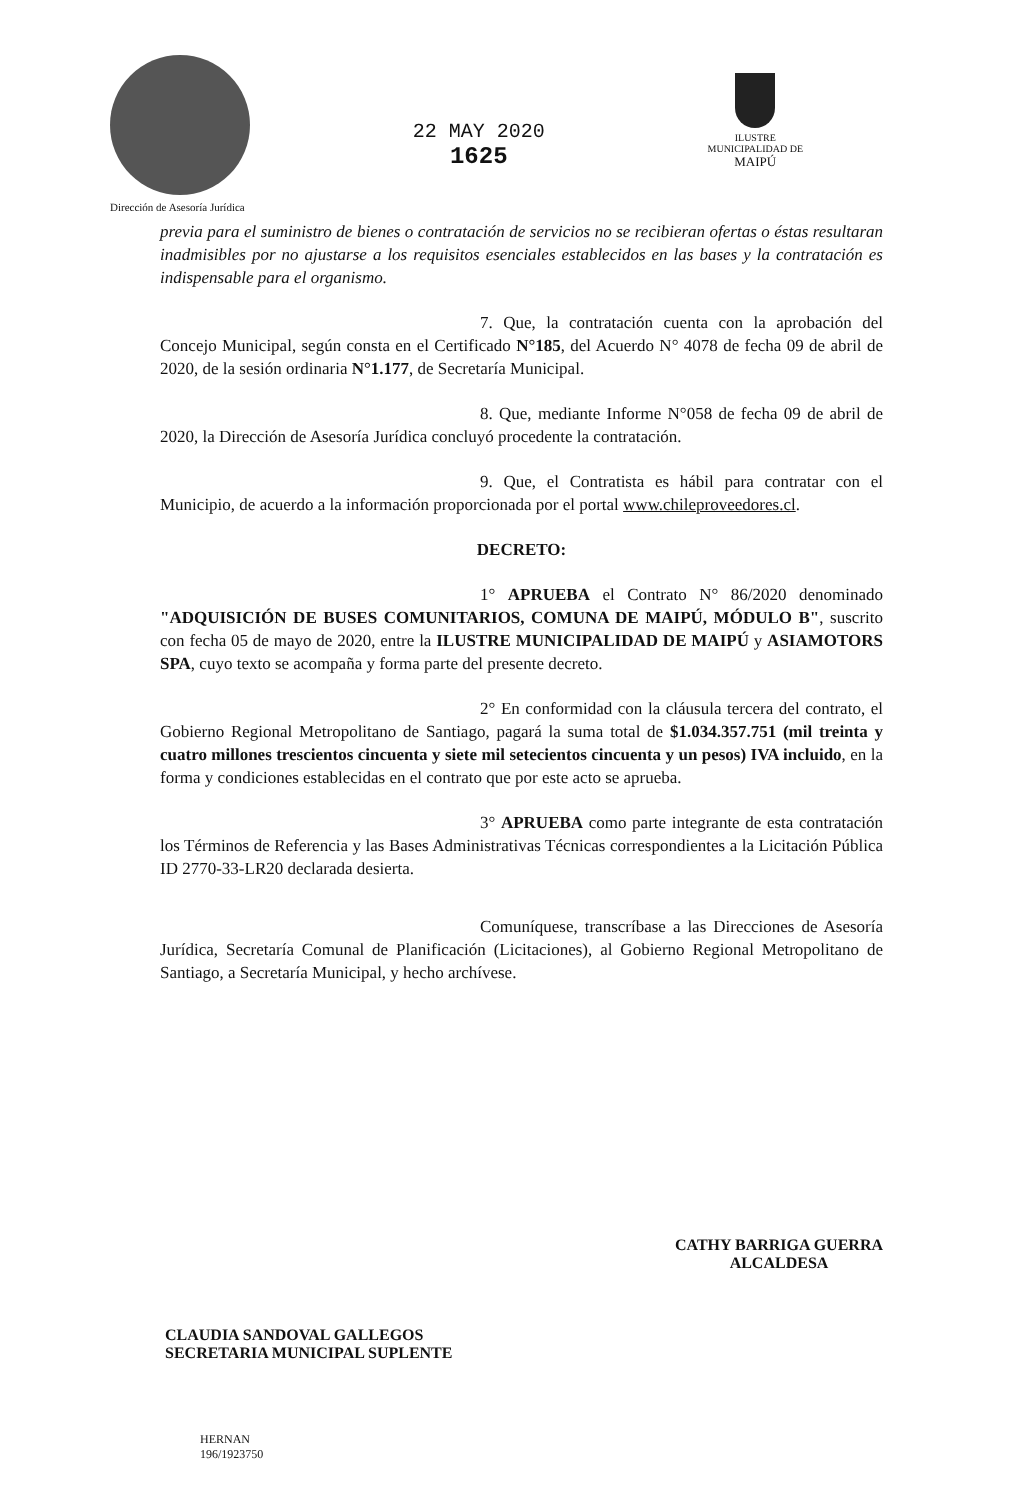Dirección de Asesoría Jurídica
22 MAY 2020
1625
ILUSTRE
MUNICIPALIDAD DE
MAIPÚ
previa para el suministro de bienes o contratación de servicios no se recibieran ofertas o éstas resultaran inadmisibles por no ajustarse a los requisitos esenciales establecidos en las bases y la contratación es indispensable para el organismo.
7. Que, la contratación cuenta con la aprobación del Concejo Municipal, según consta en el Certificado N°185, del Acuerdo N° 4078 de fecha 09 de abril de 2020, de la sesión ordinaria N°1.177, de Secretaría Municipal.
8. Que, mediante Informe N°058 de fecha 09 de abril de 2020, la Dirección de Asesoría Jurídica concluyó procedente la contratación.
9. Que, el Contratista es hábil para contratar con el Municipio, de acuerdo a la información proporcionada por el portal www.chileproveedores.cl.
DECRETO:
1° APRUEBA el Contrato N° 86/2020 denominado "ADQUISICIÓN DE BUSES COMUNITARIOS, COMUNA DE MAIPÚ, MÓDULO B", suscrito con fecha 05 de mayo de 2020, entre la ILUSTRE MUNICIPALIDAD DE MAIPÚ y ASIAMOTORS SPA, cuyo texto se acompaña y forma parte del presente decreto.
2° En conformidad con la cláusula tercera del contrato, el Gobierno Regional Metropolitano de Santiago, pagará la suma total de $1.034.357.751 (mil treinta y cuatro millones trescientos cincuenta y siete mil setecientos cincuenta y un pesos) IVA incluido, en la forma y condiciones establecidas en el contrato que por este acto se aprueba.
3° APRUEBA como parte integrante de esta contratación los Términos de Referencia y las Bases Administrativas Técnicas correspondientes a la Licitación Pública ID 2770-33-LR20 declarada desierta.
Comuníquese, transcríbase a las Direcciones de Asesoría Jurídica, Secretaría Comunal de Planificación (Licitaciones), al Gobierno Regional Metropolitano de Santiago, a Secretaría Municipal, y hecho archívese.
CLAUDIA SANDOVAL GALLEGOS
SECRETARIA MUNICIPAL SUPLENTE
CATHY BARRIGA GUERRA
ALCALDESA
HERNAN
196/1923750